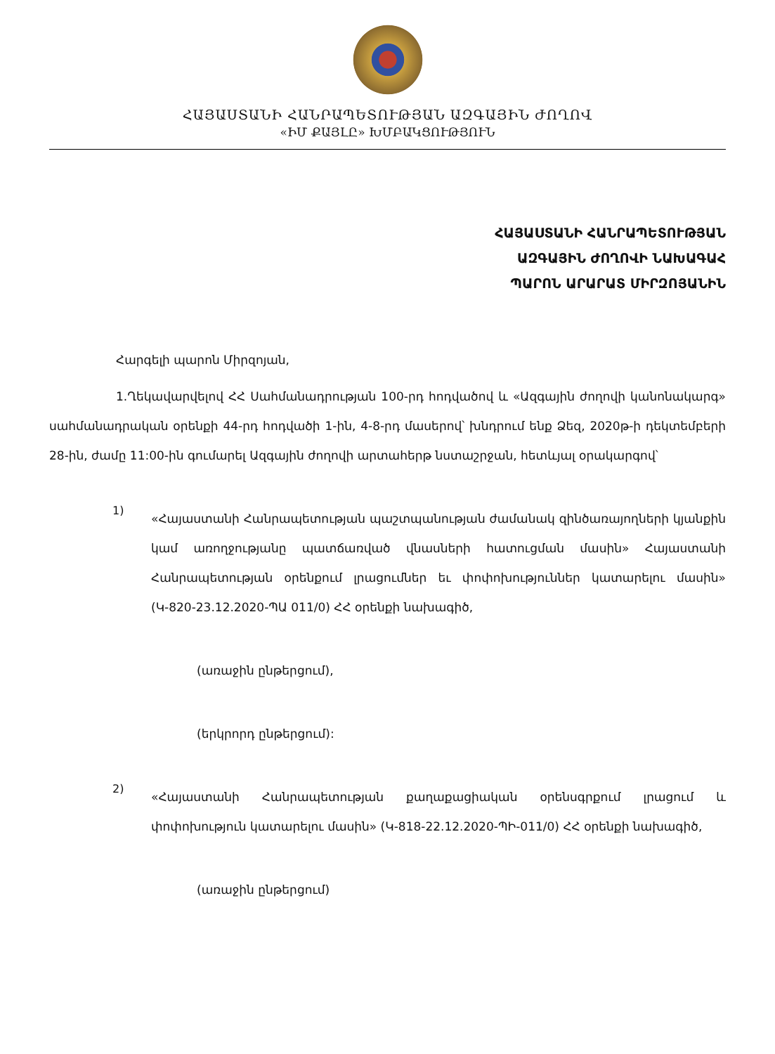ՀԱՅԱՍՏԱՆԻ ՀԱՆՐԱՊԵՏՈՒԹՅԱՆ ԱԶԳԱՅԻՆ ԺՈՂՈՎ
«ԻՄ ՔԱՅԼԸ» ԽՄԲԱԿՑՈՒԹՅՈՒՆ
ՀԱՅԱՍՏԱՆԻ ՀԱՆՐԱՊԵՏՈՒԹՅԱՆ
ԱԶԳԱՅԻՆ ԺՈՂՈՎԻ ՆԱԽԱԳԱՀ
ՊԱՐՈՆ ԱՐԱՐԱՏ ՄԻՐԶՈՅԱՆԻՆ
Հարգելի պարոն Միրզոյան,
1.Ղեկավարվելով ՀՀ Սահմանադրության 100-րդ հոդվածով և «Ազգային ժողովի կանոնակարգ» սահմանադրական օրենքի 44-րդ հոդվածի 1-ին, 4-8-րդ մասերով՝ խնդրում ենք Ձեզ, 2020թ-ի դեկտեմբերի 28-ին, ժամը 11:00-ին գումարել Ազգային ժողովի արտահերթ նստաշրջան, հետևյալ օրակարգով՝
1)
«Հայաստանի Հանրապետության պաշտպանության ժամանակ զինծառայողների կյանքին կամ առողջությանը պատճառված վնասների հատուցման մասին» Հայաստանի Հանրապետության օրենքում լրացումներ եւ փոփոխություններ կատարելու մասին» (Կ-820-23.12.2020-ՊԱ 011/0) ՀՀ օրենքի նախագիծ,
(առաջին ընթերցում),
(երկրորդ ընթերցում):
2)
«Հայաստանի Հանրապետության քաղաքացիական օրենսգրքում լրացում և փոփոխություն կատարելու մասին» (Կ-818-22.12.2020-ՊԻ-011/0) ՀՀ օրենքի նախագիծ,
(առաջին ընթերցում)